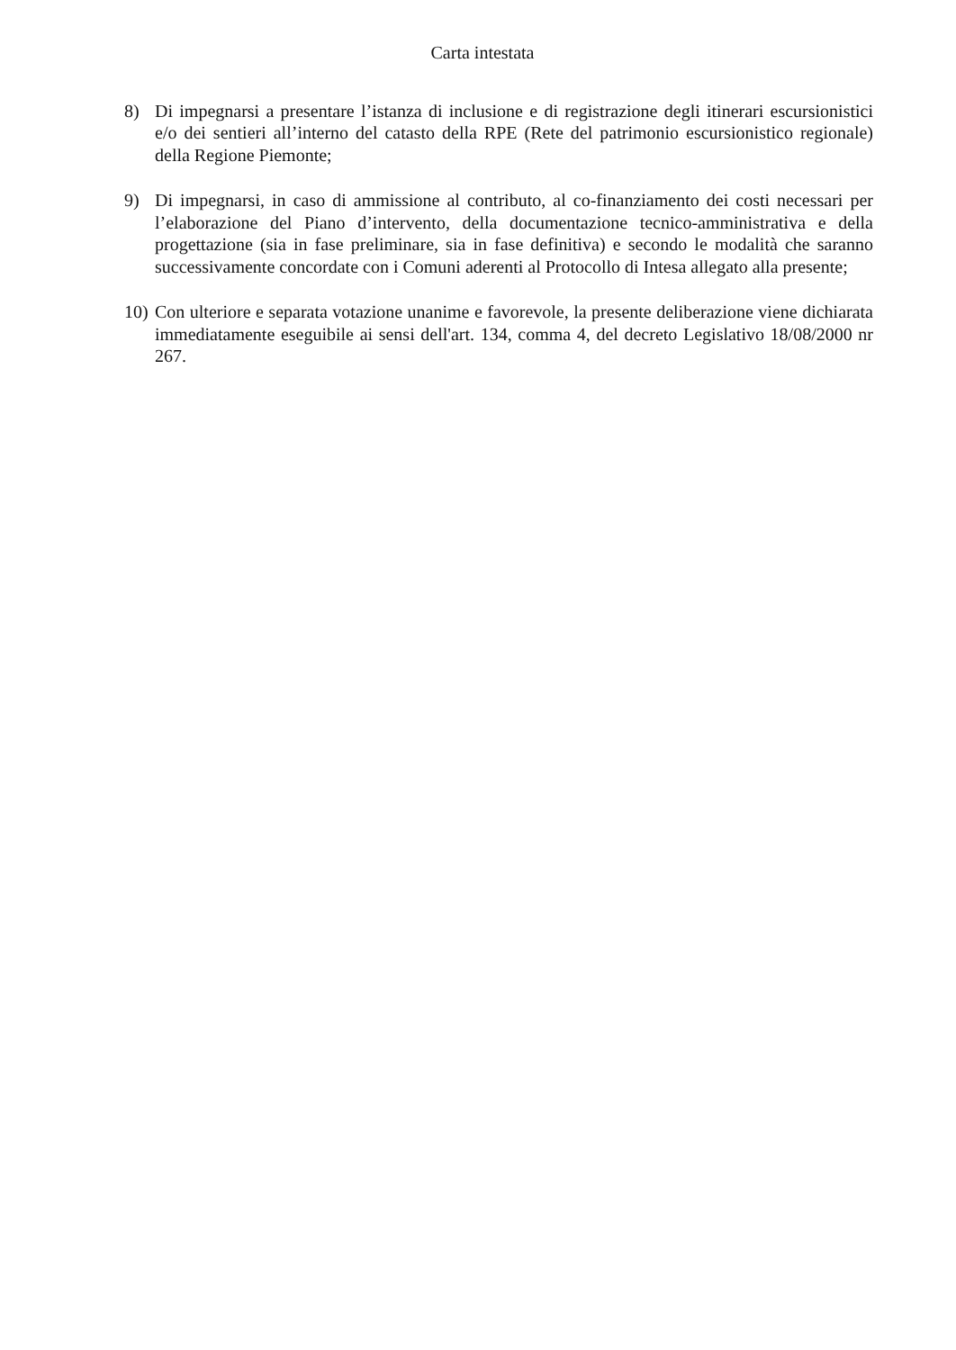Carta intestata
8) Di impegnarsi a presentare l’istanza di inclusione e di registrazione degli itinerari escursionistici e/o dei sentieri all’interno del catasto della RPE (Rete del patrimonio escursionistico regionale) della Regione Piemonte;
9) Di impegnarsi, in caso di ammissione al contributo, al co-finanziamento dei costi necessari per l’elaborazione del Piano d’intervento, della documentazione tecnico-amministrativa e della progettazione (sia in fase preliminare, sia in fase definitiva) e secondo le modalità che saranno successivamente concordate con i Comuni aderenti al Protocollo di Intesa allegato alla presente;
10)
Con ulteriore e separata votazione unanime e favorevole, la presente deliberazione viene dichiarata immediatamente eseguibile ai sensi dell'art. 134, comma 4, del decreto Legislativo 18/08/2000 nr 267.